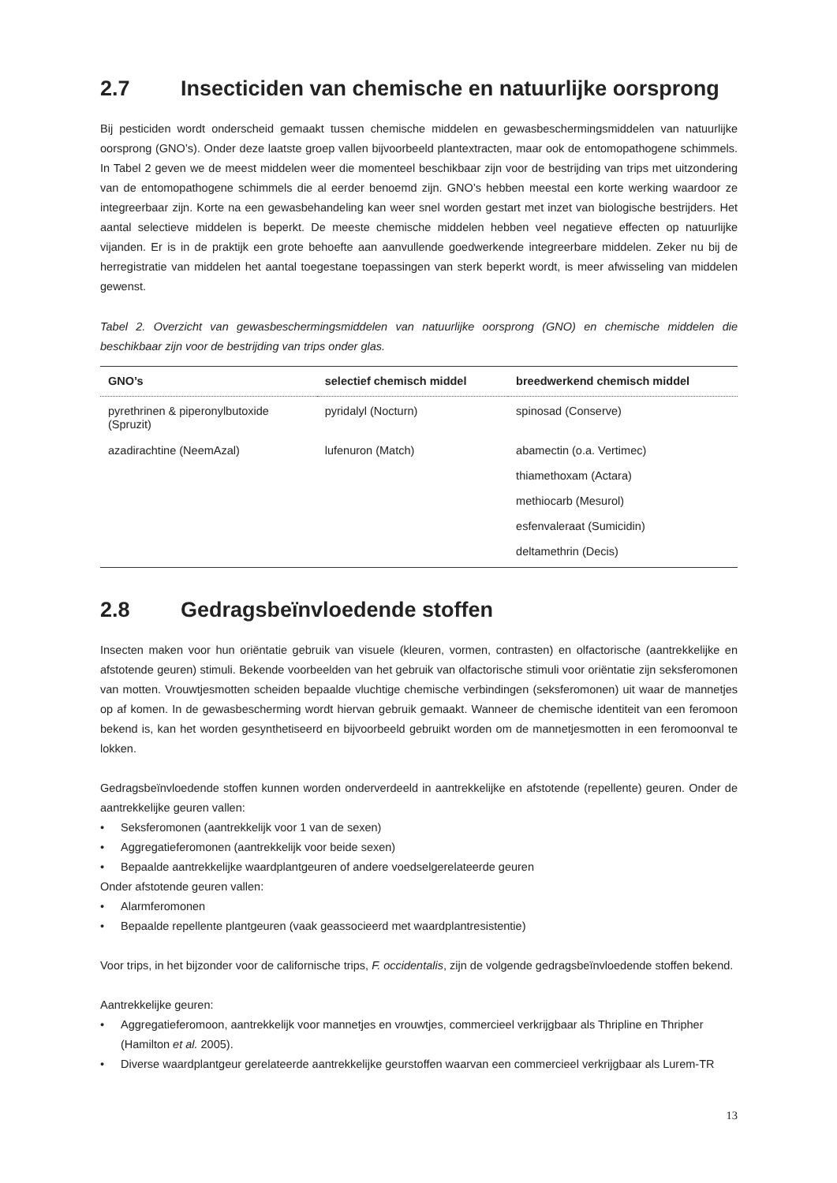2.7 Insecticiden van chemische en natuurlijke oorsprong
Bij pesticiden wordt onderscheid gemaakt tussen chemische middelen en gewasbeschermingsmiddelen van natuurlijke oorsprong (GNO’s). Onder deze laatste groep vallen bijvoorbeeld plantextracten, maar ook de entomopathogene schimmels. In Tabel 2 geven we de meest middelen weer die momenteel beschikbaar zijn voor de bestrijding van trips met uitzondering van de entomopathogene schimmels die al eerder benoemd zijn. GNO’s hebben meestal een korte werking waardoor ze integreerbaar zijn. Korte na een gewasbehandeling kan weer snel worden gestart met inzet van biologische bestrijders. Het aantal selectieve middelen is beperkt. De meeste chemische middelen hebben veel negatieve effecten op natuurlijke vijanden. Er is in de praktijk een grote behoefte aan aanvullende goedwerkende integreerbare middelen. Zeker nu bij de herregistratie van middelen het aantal toegestane toepassingen van sterk beperkt wordt, is meer afwisseling van middelen gewenst.
Tabel 2. Overzicht van gewasbeschermingsmiddelen van natuurlijke oorsprong (GNO) en chemische middelen die beschikbaar zijn voor de bestrijding van trips onder glas.
| GNO’s | selectief chemisch middel | breedwerkend chemisch middel |
| --- | --- | --- |
| pyrethrinen & piperonylbutoxide (Spruzit) | pyridalyl (Nocturn) | spinosad (Conserve) |
| azadirachtine (NeemAzal) | lufenuron (Match) | abamectin (o.a. Vertimec) |
| | | thiamethoxam (Actara) |
| | | methiocarb (Mesurol) |
| | | esfenvaleraat (Sumicidin) |
| | | deltamethrin (Decis) |
2.8 Gedragsbeïnvloedende stoffen
Insecten maken voor hun oriëntatie gebruik van visuele (kleuren, vormen, contrasten) en olfactorische (aantrekkelijke en afstotende geuren) stimuli. Bekende voorbeelden van het gebruik van olfactorische stimuli voor oriëntatie zijn seksferomonen van motten. Vrouwtjesmotten scheiden bepaalde vluchtige chemische verbindingen (seksferomonen) uit waar de mannetjes op af komen. In de gewasbescherming wordt hiervan gebruik gemaakt. Wanneer de chemische identiteit van een feromoon bekend is, kan het worden gesynthetiseerd en bijvoorbeeld gebruikt worden om de mannetjesmotten in een feromoonval te lokken.
Gedragsbeïnvloedende stoffen kunnen worden onderverdeeld in aantrekkelijke en afstotende (repellente) geuren. Onder de aantrekkelijke geuren vallen:
• Seksferomonen (aantrekkelijk voor 1 van de sexen)
• Aggregatieferomonen (aantrekkelijk voor beide sexen)
• Bepaalde aantrekkelijke waardplantgeuren of andere voedselgerelateerde geuren
Onder afstotende geuren vallen:
• Alarmferomonen
• Bepaalde repellente plantgeuren (vaak geassocieerd met waardplantresistentie)
Voor trips, in het bijzonder voor de californische trips, F. occidentalis, zijn de volgende gedragsbeïnvloedende stoffen bekend.
Aantrekkelijke geuren:
• Aggregatieferomoon, aantrekkelijk voor mannetjes en vrouwtjes, commercieel verkrijgbaar als Thripline en Thripher (Hamilton et al. 2005).
• Diverse waardplantgeur gerelateerde aantrekkelijke geurstoffen waarvan een commercieel verkrijgbaar als Lurem-TR
13